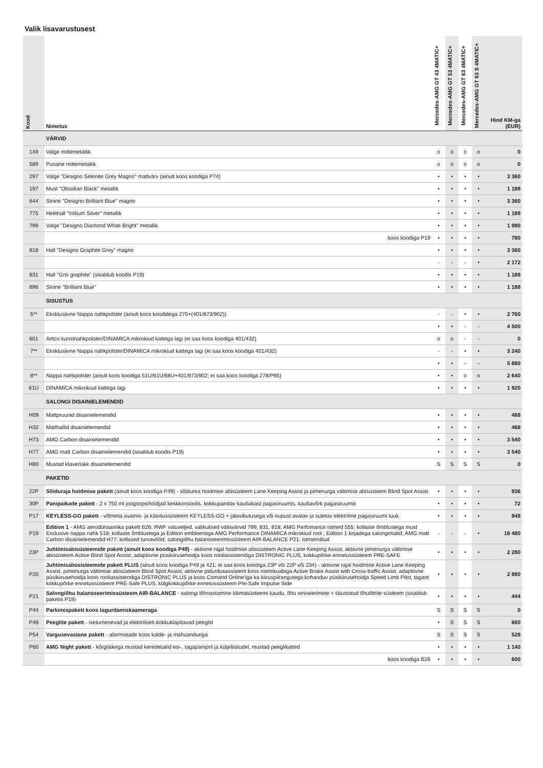Valik lisavarustusest
| Kood | Nimetus | Mercedes-AMG GT 43 4MATIC+ | Mercedes-AMG GT 53 4MATIC+ | Mercedes-AMG GT 63 4MATIC+ | Mercedes-AMG GT 63 S 4MATIC+ | Hind KM-ga (EUR) |
| --- | --- | --- | --- | --- | --- | --- |
| | VÄRVID | | | | | |
| 149 | Valge mittemetallik | o | o | o | o | 0 |
| 589 | Punane mittemetallik | o | o | o | o | 0 |
| 297 | Valge "Designo Selenite Grey Magno" mattvärv (ainult koos koodiga P74) | • | • | • | • | 3 360 |
| 197 | Must "Obsidian Black" metallik | • | • | • | • | 1 188 |
| 644 | Sinine "Designo Brilliant Blue" magno | • | • | • | • | 3 360 |
| 775 | Helehall "Iridium Silver" metallik | • | • | • | • | 1 188 |
| 799 | Valge "Designo Diamond White Bright" metallik | • | • | • | • | 1 980 |
| | koos koodiga P19 | • | • | • | • | 780 |
| 818 | Hall "Designo Graphite Grey" magno | • | • | • | • | 3 360 |
| | | - | - | - | • | 2 172 |
| 831 | Hall "Gris graphite" (sisaldub koodis P19) | • | • | • | • | 1 188 |
| 896 | Sinine "Brilliant Blue" | • | • | • | • | 1 188 |
| | SISUSTUS | | | | | |
| 5** | Eksklusiivne Nappa nahkpolster (ainult koos koodidega 275+(401/873/902)) | - | - | • | • | 2 760 |
| | | • | • | - | - | 4 500 |
| 601 | Artico kunstnahkpolster/DINAMICA mikrokiud kattega lagi (ei saa koos koodiga 401/432) | o | o | - | - | 0 |
| 7** | Eksklusiivne Nappa nahkpolster/DINAMICA mikrokiud kattega lagi (ei saa koos koodiga 401/432) | - | - | • | • | 3 240 |
| | | • | • | – | – | 5 880 |
| 8** | Nappa nahkpolster (ainult koos koodiga 51U/61U/68U+401/873/902; ei saa koos koodiga 278/P65) | • | • | o | o | 2 640 |
| 61U | DINAMICA mikrokiud kattega lagi | • | • | • | • | 1 920 |
| | SALONGI DISAINIELEMENDID | | | | | |
| H09 | Mattpruunid disainielemendid | • | • | • | • | 468 |
| H32 | Matthallid disainielemendid | • | • | • | • | 468 |
| H73 | AMG Carbon disainielemendid | • | • | • | • | 3 540 |
| H77 | AMG matt Carbon disainielemendid (sisaldub koodis P19) | • | • | • | • | 3 540 |
| H80 | Mustad klaverlakk disainielemendid | S | S | S | S | 0 |
| | PAKETID | | | | | |
| 22P | Sõiduraja hoidmise pakett (ainult koos koodiga P49) - sõidurea hoidmise abisüsteem Lane Keeping Assist ja pimenurga vältimise abisüsteem Blind Spot Assist | • | • | • | • | 936 |
| 30P | Panipaikade pakett - 2 x 750 ml joogitopsihoidjad keskkonsoolis, kokkupandav kaubakast pagasiruumis, kaubavõrk pagasiruumis | • | • | • | • | 72 |
| P17 | KEYLESS-GO pakett - võtmeta avamis- ja käivitussüsteem KEYLESS-GO + jalavibutusega või nupust avatav ja suletav elektriline pagasiruumi luuk | • | • | • | • | 948 |
| P19 | Edition 1 - AMG aerodünaamika pakett B26; RWF valuveljed, valikulised välisvärvid 799, 831, 818; AMG Perfomance istmed 555; kollaste õmblustega must Exclusive nappa nahk 518; kollaste õmblustega ja Edition embleemiga AMG Performance DINAMICA mikrokiud rool ; Edition 1 kirjadega salongimatid; AMG matt Carbon disainielemendid H77; kollased turvavööd; salongiõhu balansseerimissüsteem AIR-BALANCE P21; istmemälud | - | - | - | • | 18 480 |
| 23P | Juhtimisabisüsteemide pakett (ainult koos koodiga P49) - aktiivne rajal hoidmise abisüsteem Active Lane Keeping Assist, aktiivne pimenurga vältimise abisüsteem Active Blind Spot Assist, adaptiivne püsikiirusehoidja koos rooliassistendiga DISTRONIC PLUS, kokkupõrke ennetussüsteem PRE-SAFE | • | • | • | • | 2 280 |
| P20 | Juhtimisabüsisteemide pakett PLUS (ainult koos koodiga P49 ja 421; ei saa koos koodiga 23P või 22P või 234) - aktiivne rajal hoidmine Active Lane Keeping Assist, pimenurga vältimise abisüsteem Blind Spot Assist, aktiivne pidurdusassistent koos ristmikuabiga Active Brake Assist with Cross-traffic Assist, adaptiivne püsikiirusehoidja koos rooliassistendiga DISTRONIC PLUS ja koos Comand Online'iga ka kiiruspiirangutega kohanduv püsikiirusehoidja Speed Limit Pilot, tagant kokkupõrke ennetussüsteem PRE-Safe PLUS, külgkokkupõrke ennetussüsteem Pre-Safe Impulse Side | • | • | • | • | 2 880 |
| P21 | Salongiõhu balansseerimissüsteem AIR-BALANCE - salongi lõhnastamine kliimasüsteemi kaudu, õhu ioniseerimine + täiustatud õhufiltrite süsteem (sisaldub paketis P19) | • | • | • | • | 444 |
| P44 | Parkimispakett koos tagurdamiskaameraga | S | S | S | S | 0 |
| P49 | Peeglite pakett - isetumenevad ja elektriliselt kokkuklapitavad peeglid | • | S | S | S | 660 |
| P54 | Vargusevastane pakett - alarmseade koos kalde- ja mahuanduriga | S | S | S | S | 528 |
| P60 | AMG Night pakett - kõrgläikega mustad keredetailid esi-, tagapampril ja küljeliistudel, mustad peeglikatted | • | • | • | • | 1 140 |
| | koos koodiga B26 | • | • | • | • | 600 |